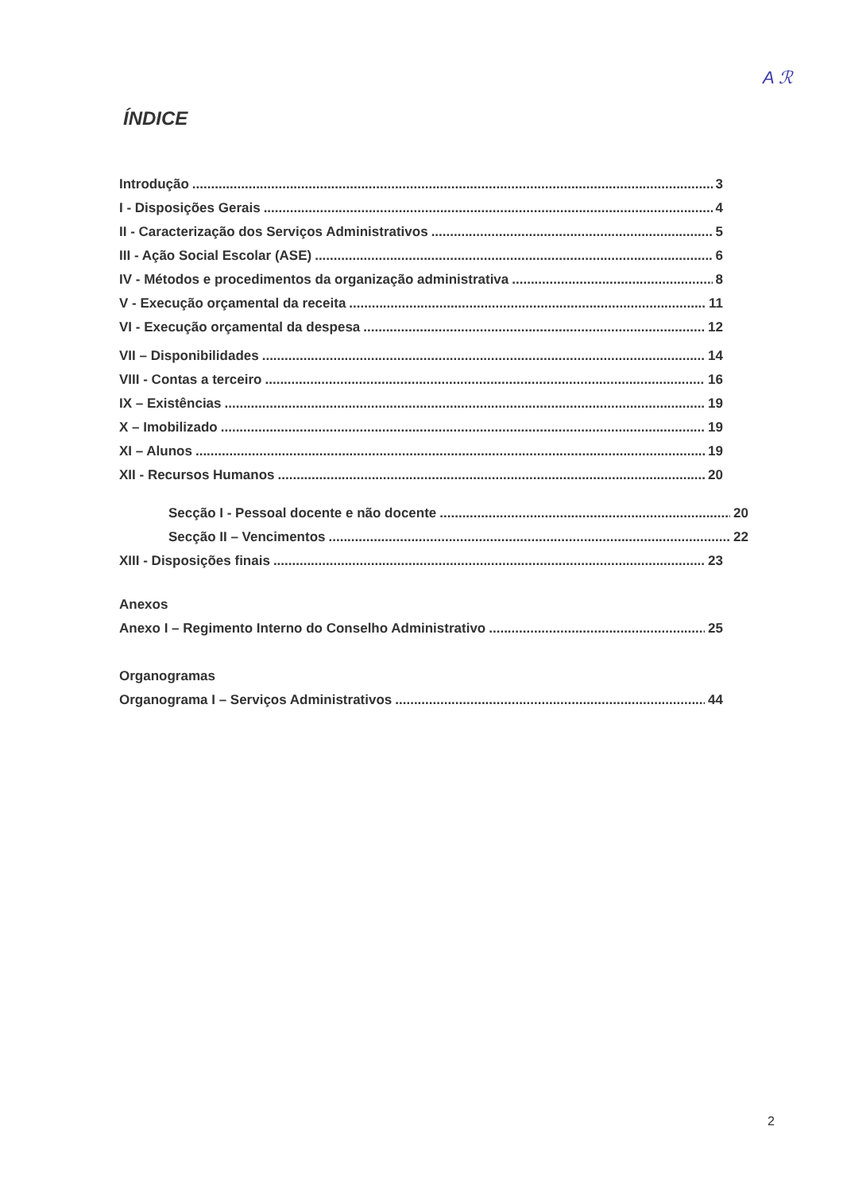A ℛ
ÍNDICE
Introdução 3
I - Disposições Gerais 4
II - Caracterização dos Serviços Administrativos 5
III - Ação Social Escolar (ASE) 6
IV - Métodos e procedimentos da organização administrativa 8
V - Execução orçamental da receita 11
VI - Execução orçamental da despesa 12
VII – Disponibilidades 14
VIII - Contas a terceiro 16
IX – Existências 19
X – Imobilizado 19
XI – Alunos 19
XII - Recursos Humanos 20
Secção I - Pessoal docente e não docente 20
Secção II – Vencimentos 22
XIII - Disposições finais 23
Anexos
Anexo I – Regimento Interno do Conselho Administrativo 25
Organogramas
Organograma I – Serviços Administrativos 44
2